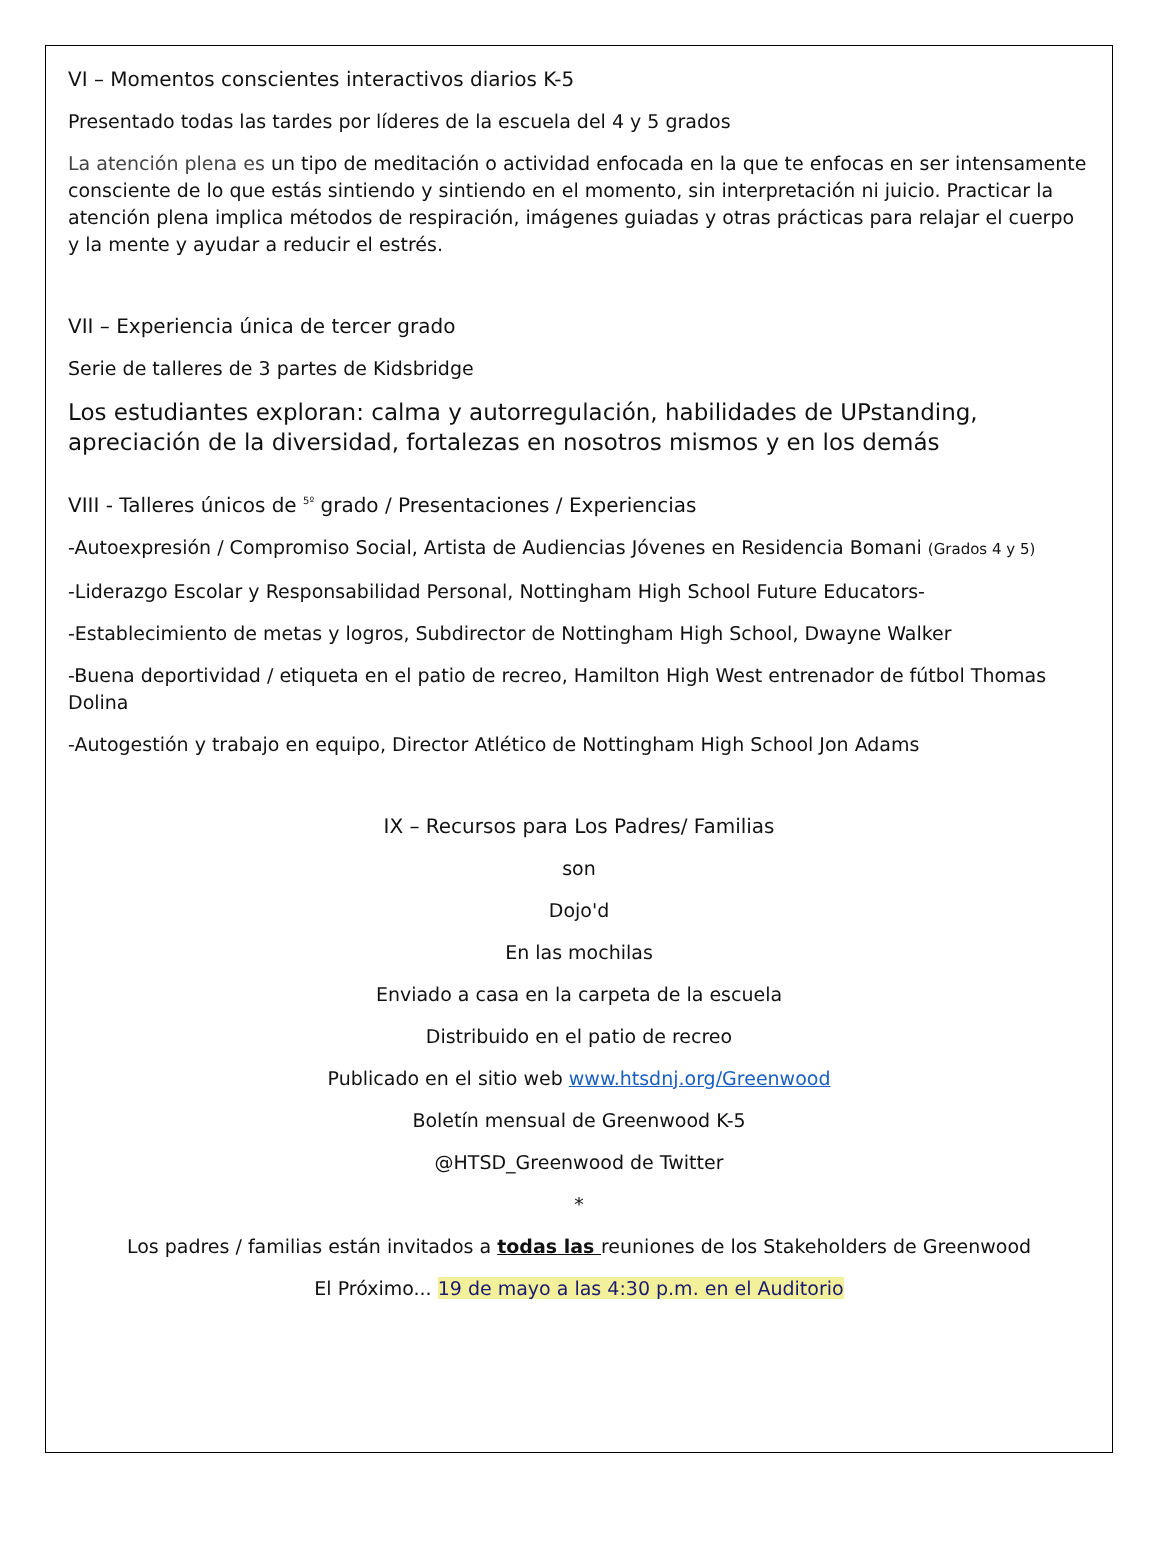VI – Momentos conscientes interactivos diarios K-5
Presentado todas las tardes por líderes de la escuela del 4 y 5 grados
La atención plena es un tipo de meditación o actividad enfocada en la que te enfocas en ser intensamente consciente de lo que estás sintiendo y sintiendo en el momento, sin interpretación ni juicio. Practicar la atención plena implica métodos de respiración, imágenes guiadas y otras prácticas para relajar el cuerpo y la mente y ayudar a reducir el estrés.
VII – Experiencia única de tercer grado
Serie de talleres de 3 partes de Kidsbridge
Los estudiantes exploran: calma y autorregulación, habilidades de UPstanding, apreciación de la diversidad, fortalezas en nosotros mismos y en los demás
VIII - Talleres únicos de <sup>5º</sup> grado / Presentaciones / Experiencias
-Autoexpresión / Compromiso Social, Artista de Audiencias Jóvenes en Residencia Bomani (Grados 4 y 5)
-Liderazgo Escolar y Responsabilidad Personal, Nottingham High School Future Educators-
-Establecimiento de metas y logros, Subdirector de Nottingham High School, Dwayne Walker
-Buena deportividad / etiqueta en el patio de recreo, Hamilton High West entrenador de fútbol Thomas Dolina
-Autogestión y trabajo en equipo, Director Atlético de Nottingham High School Jon Adams
IX – Recursos para Los Padres/ Familias
son
Dojo'd
En las mochilas
Enviado a casa en la carpeta de la escuela
Distribuido en el patio de recreo
Publicado en el sitio web www.htsdnj.org/Greenwood
Boletín mensual de Greenwood K-5
@HTSD_Greenwood de Twitter
*
Los padres / familias están invitados a todas las reuniones de los Stakeholders de Greenwood
El Próximo... 19 de mayo a las 4:30 p.m. en el Auditorio